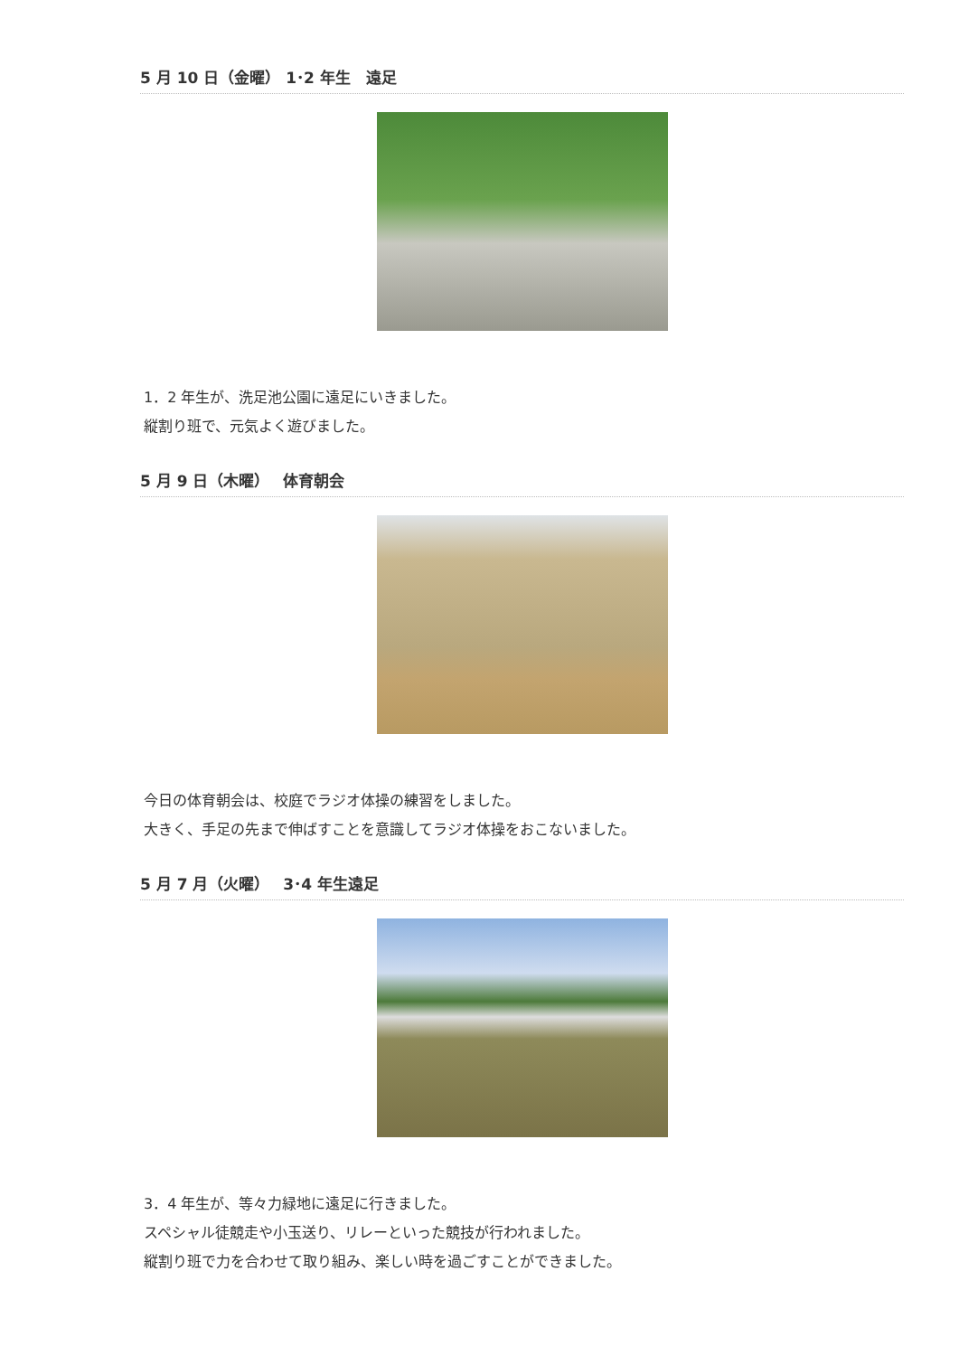5 月 10 日（金曜） 1･2 年生　遠足
1．2 年生が、洗足池公園に遠足にいきました。
縦割り班で、元気よく遊びました。
5 月 9 日（木曜）　 体育朝会
今日の体育朝会は、校庭でラジオ体操の練習をしました。
大きく、手足の先まで伸ばすことを意識してラジオ体操をおこないました。
5 月 7 月（火曜）　 3･4 年生遠足
3．4 年生が、等々力緑地に遠足に行きました。
スペシャル徒競走や小玉送り、リレーといった競技が行われました。
縦割り班で力を合わせて取り組み、楽しい時を過ごすことができました。